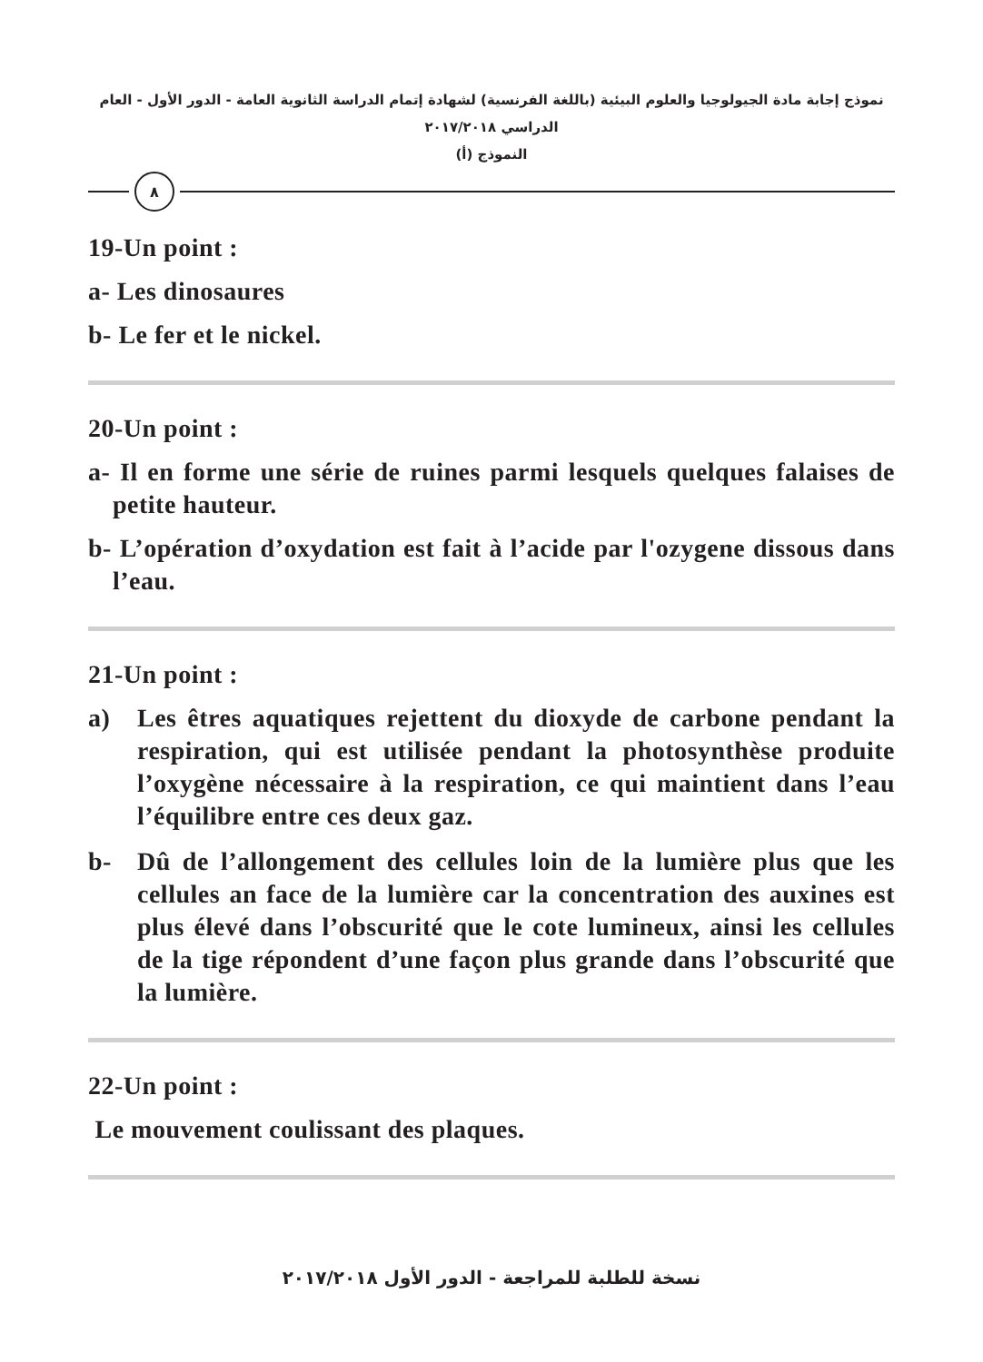نموذج إجابة مادة الجيولوجيا والعلوم البيئية (باللغة الفرنسية) لشهادة إتمام الدراسة الثانوية العامة - الدور الأول - العام الدراسي ٢٠١٧/٢٠١٨
النموذج (أ)
٨
19-Un point :
a- Les dinosaures
b- Le fer et le nickel.
20-Un point :
a- Il en forme une série de ruines parmi lesquels quelques falaises de petite hauteur.
b- L’opération d’oxydation est fait à l’acide par l'ozygene dissous dans l’eau.
21-Un point :
a) Les êtres aquatiques rejettent du dioxyde de carbone pendant la respiration, qui est utilisée pendant la photosynthèse produite l’oxygène nécessaire à la respiration, ce qui maintient dans l’eau l’équilibre entre ces deux gaz.
b- Dû de l’allongement des cellules loin de la lumière plus que les cellules an face de la lumière car la concentration des auxines est plus élevé dans l’obscurité que le cote lumineux, ainsi les cellules de la tige répondent d’une façon plus grande dans l’obscurité que la lumière.
22-Un point :
Le mouvement coulissant des plaques.
نسخة للطلبة للمراجعة - الدور الأول ٢٠١٧/٢٠١٨